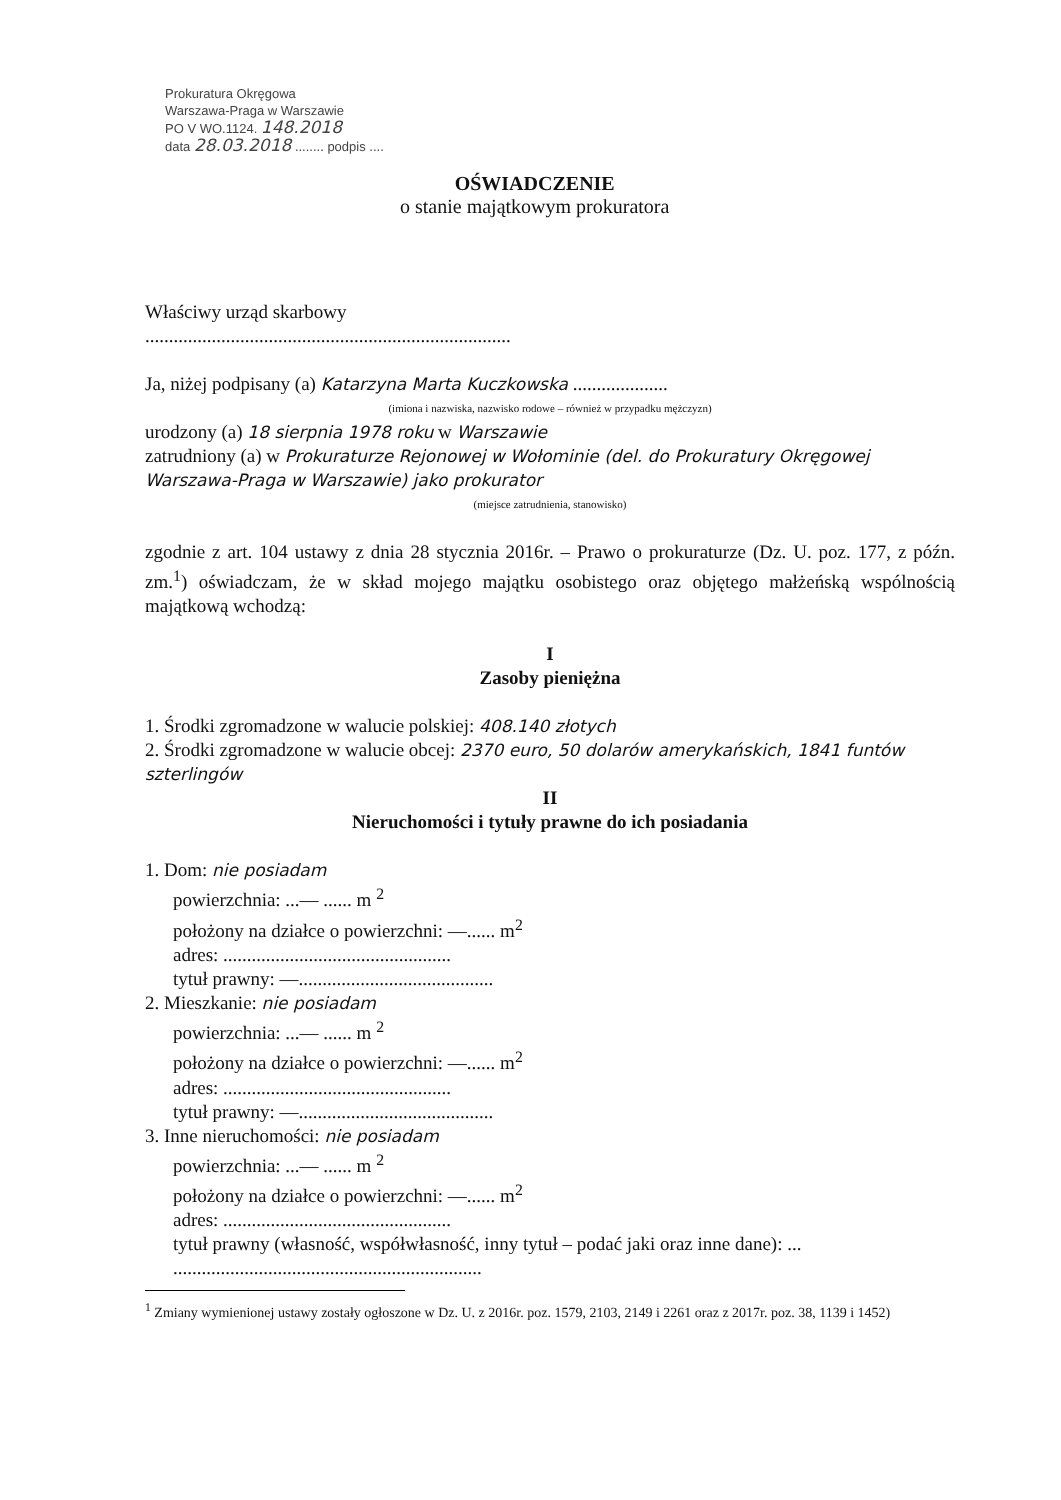Prokuratura Okręgowa
Warszawa-Praga w Warszawie
PO V WO.1124. 148.2018
data 28.03.2018 ........ podpis ....
OŚWIADCZENIE
o stanie majątkowym prokuratora
Właściwy urząd skarbowy
.............................................................................
Ja, niżej podpisany (a) Katarzyna Marta Kuczkowska ....................
(imiona i nazwiska, nazwisko rodowe – również w przypadku mężczyzn)
urodzony (a) 18 sierpnia 1978 roku w Warszawie
zatrudniony (a) w Prokuraturze Rejonowej w Wołominie (del. do Prokuratury Okręgowej Warszawa-Praga w Warszawie) jako prokurator
(miejsce zatrudnienia, stanowisko)
zgodnie z art. 104 ustawy z dnia 28 stycznia 2016r. – Prawo o prokuraturze (Dz. U. poz. 177, z późn. zm.<sup>1</sup>) oświadczam, że w skład mojego majątku osobistego oraz objętego małżeńską wspólnością majątkową wchodzą:
I
Zasoby pieniężna
1. Środki zgromadzone w walucie polskiej: 408.140 złotych
2. Środki zgromadzone w walucie obcej: 2370 euro, 50 dolarów amerykańskich, 1841 funtów szterlingów
II
Nieruchomości i tytuły prawne do ich posiadania
1. Dom: nie posiadam
powierzchnia: ...— ...... m <sup>2</sup>
położony na działce o powierzchni: —...... m<sup>2</sup>
adres: ................................................
tytuł prawny: —.........................................
2. Mieszkanie: nie posiadam
powierzchnia: ...— ...... m <sup>2</sup>
położony na działce o powierzchni: —...... m<sup>2</sup>
adres: ................................................
tytuł prawny: —.........................................
3. Inne nieruchomości: nie posiadam
powierzchnia: ...— ...... m <sup>2</sup>
położony na działce o powierzchni: —...... m<sup>2</sup>
adres: ................................................
tytuł prawny (własność, współwłasność, inny tytuł – podać jaki oraz inne dane): ...
.................................................................
<sup>1</sup> Zmiany wymienionej ustawy zostały ogłoszone w Dz. U. z 2016r. poz. 1579, 2103, 2149 i 2261 oraz z 2017r. poz. 38, 1139 i 1452)